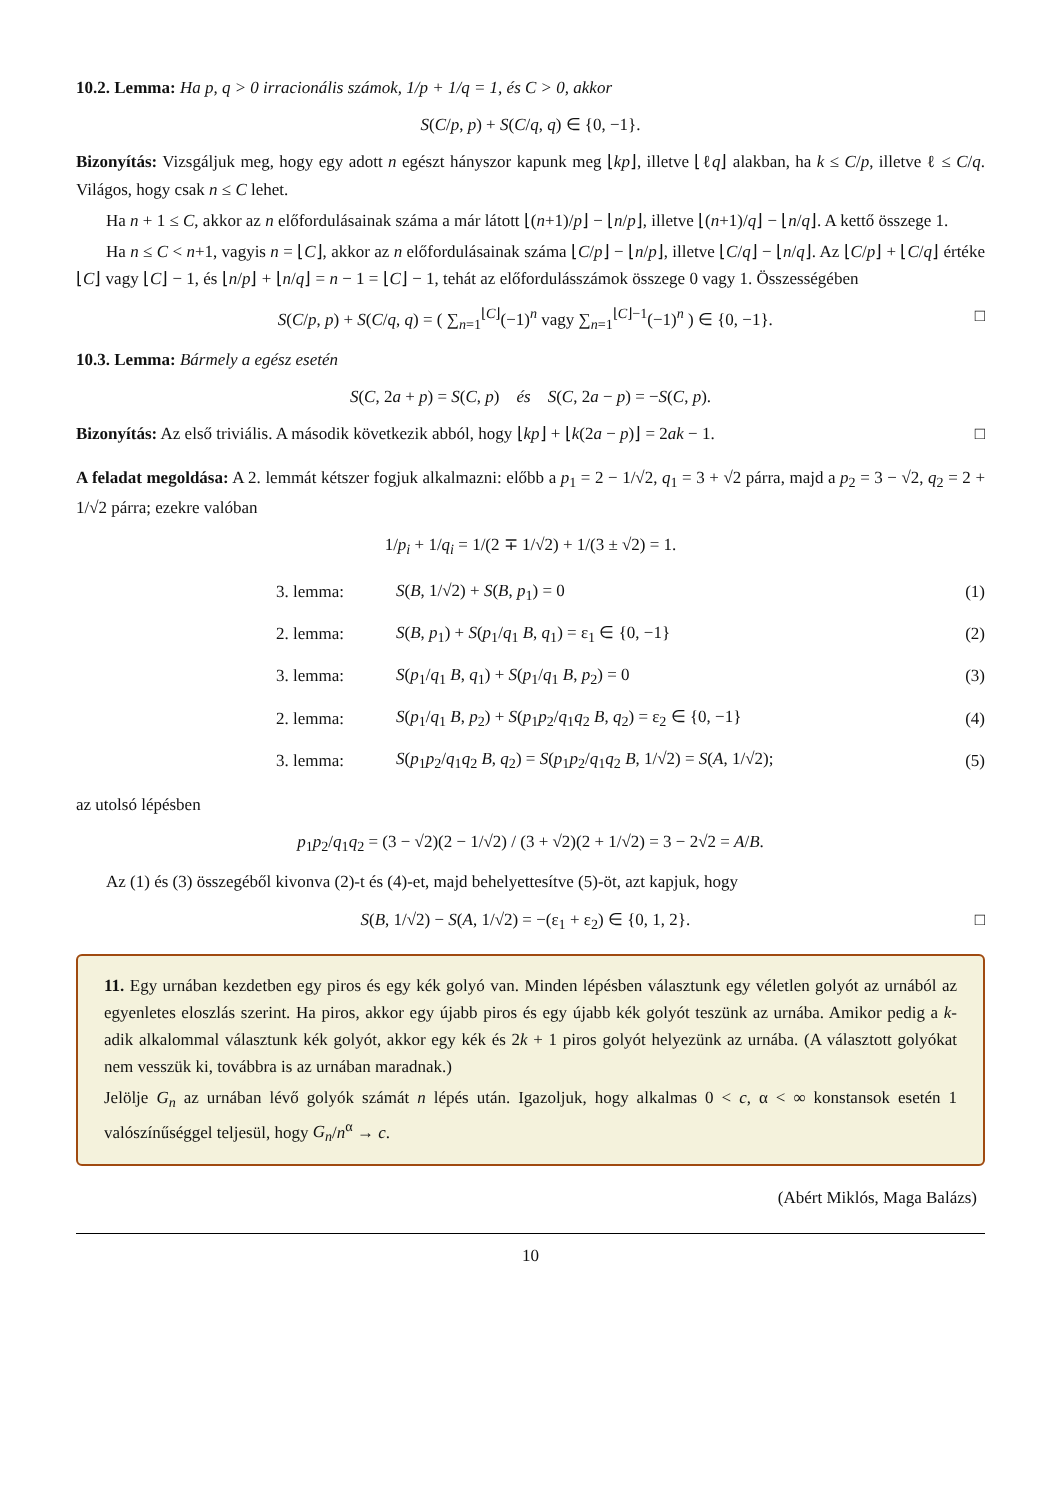10.2. Lemma: Ha p, q > 0 irracionális számok, 1/p + 1/q = 1, és C > 0, akkor
S(C/p, p) + S(C/q, q) ∈ {0, −1}.
Bizonyítás: Vizsgáljuk meg, hogy egy adott n egészt hányszor kapunk meg ⌊kp⌋, illetve ⌊ℓq⌋ alakban, ha k ≤ C/p, illetve ℓ ≤ C/q. Világos, hogy csak n ≤ C lehet.
Ha n + 1 ≤ C, akkor az n előfordulásainak száma a már látott ⌊(n+1)/p⌋ − ⌊n/p⌋, illetve ⌊(n+1)/q⌋ − ⌊n/q⌋. A kettő összege 1.
Ha n ≤ C < n+1, vagyis n = ⌊C⌋, akkor az n előfordulásainak száma ⌊C/p⌋ − ⌊n/p⌋, illetve ⌊C/q⌋ − ⌊n/q⌋. Az ⌊C/p⌋ + ⌊C/q⌋ értéke ⌊C⌋ vagy ⌊C⌋ − 1, és ⌊n/p⌋ + ⌊n/q⌋ = n − 1 = ⌊C⌋ − 1, tehát az előfordulásszámok összege 0 vagy 1. Összességében
S(C/p, p) + S(C/q, q) = ( ∑<sub>n=1</sub><sup>⌊C⌋</sup>(−1)<sup>n</sup> vagy ∑<sub>n=1</sub><sup>⌊C⌋−1</sup>(−1)<sup>n</sup> ) ∈ {0, −1}. □
10.3. Lemma: Bármely a egész esetén
S(C, 2a + p) = S(C, p) és S(C, 2a − p) = −S(C, p).
Bizonyítás: Az első triviális. A második következik abból, hogy ⌊kp⌋ + ⌊k(2a − p)⌋ = 2ak − 1. □
A feladat megoldása: A 2. lemmát kétszer fogjuk alkalmazni: előbb a p<sub>1</sub> = 2 − 1/√2, q<sub>1</sub> = 3 + √2 párra, majd a p<sub>2</sub> = 3 − √2, q<sub>2</sub> = 2 + 1/√2 párra; ezekre valóban
1/p<sub>i</sub> + 1/q<sub>i</sub> = 1/(2 ∓ 1/√2) + 1/(3 ± √2) = 1.
| | 3. lemma: | S ( B , 1/√2) + S ( B , p<sub>1</sub>) = 0 | (1) |
| | 2. lemma: | S ( B , p<sub>1</sub>) + S ( p<sub>1</sub>/ q<sub>1</sub> B , q<sub>1</sub>) = ε<sub>1</sub> ∈ {0, −1} | (2) |
| | 3. lemma: | S ( p<sub>1</sub>/ q<sub>1</sub> B , q<sub>1</sub>) + S ( p<sub>1</sub>/ q<sub>1</sub> B , p<sub>2</sub>) = 0 | (3) |
| | 2. lemma: | S ( p<sub>1</sub>/ q<sub>1</sub> B , p<sub>2</sub>) + S ( p<sub>1</sub> p<sub>2</sub>/ q<sub>1</sub> q<sub>2</sub> B , q<sub>2</sub>) = ε<sub>2</sub> ∈ {0, −1} | (4) |
| | 3. lemma: | S ( p<sub>1</sub> p<sub>2</sub>/ q<sub>1</sub> q<sub>2</sub> B , q<sub>2</sub>) = S ( p<sub>1</sub> p<sub>2</sub>/ q<sub>1</sub> q<sub>2</sub> B , 1/√2) = S ( A , 1/√2); | (5) |
az utolsó lépésben
p<sub>1</sub>p<sub>2</sub>/q<sub>1</sub>q<sub>2</sub> = (3 − √2)(2 − 1/√2) / (3 + √2)(2 + 1/√2) = 3 − 2√2 = A/B.
Az (1) és (3) összegéből kivonva (2)-t és (4)-et, majd behelyettesítve (5)-öt, azt kapjuk, hogy
S(B, 1/√2) − S(A, 1/√2) = −(ε<sub>1</sub> + ε<sub>2</sub>) ∈ {0, 1, 2}. □
11. Egy urnában kezdetben egy piros és egy kék golyó van. Minden lépésben választunk egy véletlen golyót az urnából az egyenletes eloszlás szerint. Ha piros, akkor egy újabb piros és egy újabb kék golyót teszünk az urnába. Amikor pedig a k-adik alkalommal választunk kék golyót, akkor egy kék és 2k + 1 piros golyót helyezünk az urnába. (A választott golyókat nem vesszük ki, továbbra is az urnában maradnak.)
Jelölje G<sub>n</sub> az urnában lévő golyók számát n lépés után. Igazoljuk, hogy alkalmas 0 < c, α < ∞ konstansok esetén 1 valószínűséggel teljesül, hogy G<sub>n</sub>/n<sup>α</sup> → c.
(Abért Miklós, Maga Balázs)
10